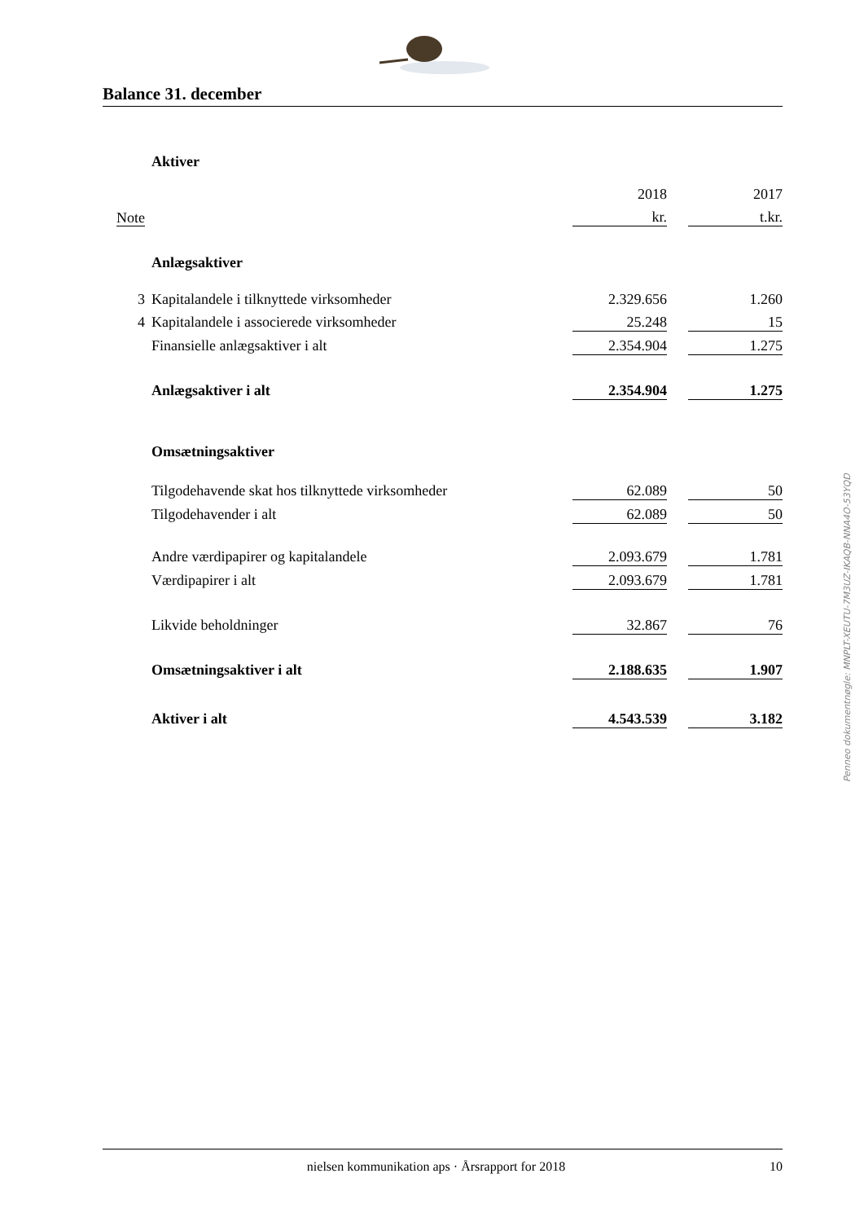Balance 31. december
| | Aktiver | | | |
| | | 2018 | | 2017 |
| Note | | kr. | | t.kr. |
| | Anlægsaktiver | | | |
| 3 | Kapitalandele i tilknyttede virksomheder | 2.329.656 | | 1.260 |
| 4 | Kapitalandele i associerede virksomheder | 25.248 | | 15 |
| | Finansielle anlægsaktiver i alt | 2.354.904 | | 1.275 |
| | Anlægsaktiver i alt | 2.354.904 | | 1.275 |
| | Omsætningsaktiver | | | |
| | Tilgodehavende skat hos tilknyttede virksomheder | 62.089 | | 50 |
| | Tilgodehavender i alt | 62.089 | | 50 |
| | Andre værdipapirer og kapitalandele | 2.093.679 | | 1.781 |
| | Værdipapirer i alt | 2.093.679 | | 1.781 |
| | Likvide beholdninger | 32.867 | | 76 |
| | Omsætningsaktiver i alt | 2.188.635 | | 1.907 |
| | Aktiver i alt | 4.543.539 | | 3.182 |
Penneo dokumentnøgle: MNPLT-XEUTU-7M3UZ-IKAQB-NNA4O-53YQD
nielsen kommunikation aps · Årsrapport for 2018 10